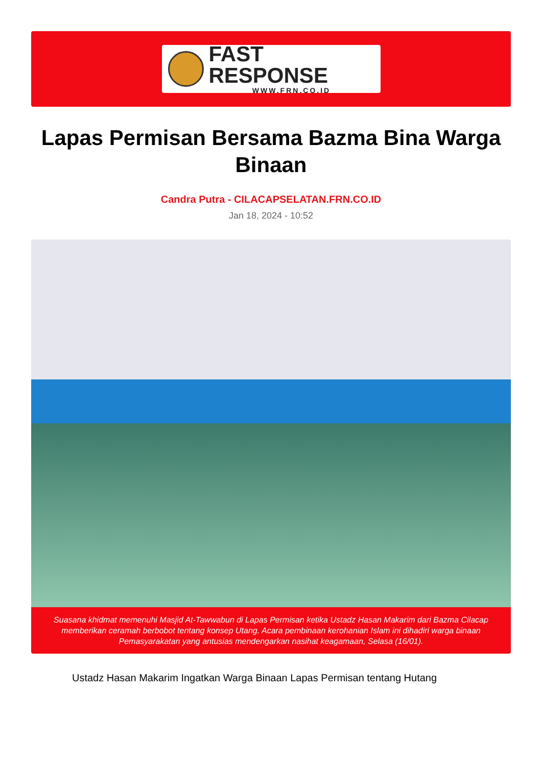FAST RESPONSE
WWW.FRN.CO.ID
Lapas Permisan Bersama Bazma Bina Warga Binaan
Candra Putra - CILACAPSELATAN.FRN.CO.ID
Jan 18, 2024 - 10:52
Suasana khidmat memenuhi Masjid At-Tawwabun di Lapas Permisan ketika Ustadz Hasan Makarim dari Bazma Cilacap memberikan ceramah berbobot tentang konsep Utang. Acara pembinaan kerohanian Islam ini dihadiri warga binaan Pemasyarakatan yang antusias mendengarkan nasihat keagamaan, Selasa (16/01).
Ustadz Hasan Makarim Ingatkan Warga Binaan Lapas Permisan tentang Hutang